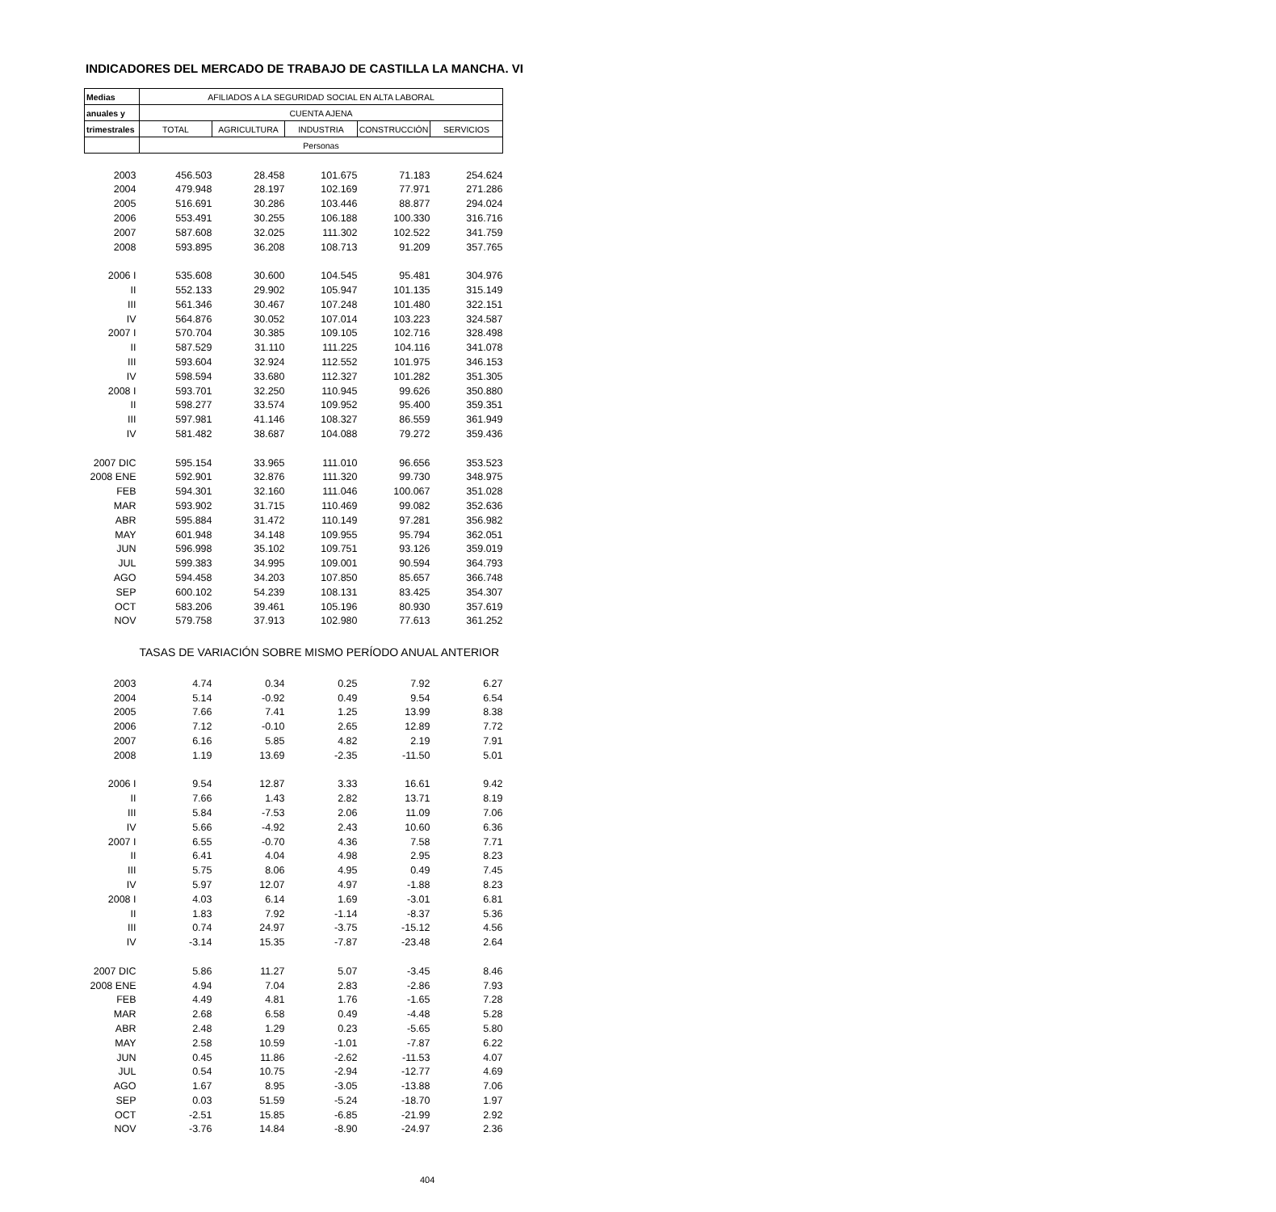INDICADORES DEL MERCADO DE TRABAJO DE CASTILLA LA MANCHA. VI
| Medias | AFILIADOS A LA SEGURIDAD SOCIAL EN ALTA LABORAL | | | | |
| --- | --- | --- | --- | --- | --- |
| anuales y | CUENTA AJENA | | | | |
| trimestrales | TOTAL | AGRICULTURA | INDUSTRIA | CONSTRUCCIÓN | SERVICIOS |
| | Personas | | | | |
| 2003 | 456.503 | 28.458 | 101.675 | 71.183 | 254.624 |
| 2004 | 479.948 | 28.197 | 102.169 | 77.971 | 271.286 |
| 2005 | 516.691 | 30.286 | 103.446 | 88.877 | 294.024 |
| 2006 | 553.491 | 30.255 | 106.188 | 100.330 | 316.716 |
| 2007 | 587.608 | 32.025 | 111.302 | 102.522 | 341.759 |
| 2008 | 593.895 | 36.208 | 108.713 | 91.209 | 357.765 |
| 2006 I | 535.608 | 30.600 | 104.545 | 95.481 | 304.976 |
| II | 552.133 | 29.902 | 105.947 | 101.135 | 315.149 |
| III | 561.346 | 30.467 | 107.248 | 101.480 | 322.151 |
| IV | 564.876 | 30.052 | 107.014 | 103.223 | 324.587 |
| 2007 I | 570.704 | 30.385 | 109.105 | 102.716 | 328.498 |
| II | 587.529 | 31.110 | 111.225 | 104.116 | 341.078 |
| III | 593.604 | 32.924 | 112.552 | 101.975 | 346.153 |
| IV | 598.594 | 33.680 | 112.327 | 101.282 | 351.305 |
| 2008 I | 593.701 | 32.250 | 110.945 | 99.626 | 350.880 |
| II | 598.277 | 33.574 | 109.952 | 95.400 | 359.351 |
| III | 597.981 | 41.146 | 108.327 | 86.559 | 361.949 |
| IV | 581.482 | 38.687 | 104.088 | 79.272 | 359.436 |
| 2007 DIC | 595.154 | 33.965 | 111.010 | 96.656 | 353.523 |
| 2008 ENE | 592.901 | 32.876 | 111.320 | 99.730 | 348.975 |
| FEB | 594.301 | 32.160 | 111.046 | 100.067 | 351.028 |
| MAR | 593.902 | 31.715 | 110.469 | 99.082 | 352.636 |
| ABR | 595.884 | 31.472 | 110.149 | 97.281 | 356.982 |
| MAY | 601.948 | 34.148 | 109.955 | 95.794 | 362.051 |
| JUN | 596.998 | 35.102 | 109.751 | 93.126 | 359.019 |
| JUL | 599.383 | 34.995 | 109.001 | 90.594 | 364.793 |
| AGO | 594.458 | 34.203 | 107.850 | 85.657 | 366.748 |
| SEP | 600.102 | 54.239 | 108.131 | 83.425 | 354.307 |
| OCT | 583.206 | 39.461 | 105.196 | 80.930 | 357.619 |
| NOV | 579.758 | 37.913 | 102.980 | 77.613 | 361.252 |
| | TASAS DE VARIACIÓN SOBRE MISMO PERÍODO ANUAL ANTERIOR | | | | |
| 2003 | 4.74 | 0.34 | 0.25 | 7.92 | 6.27 |
| 2004 | 5.14 | -0.92 | 0.49 | 9.54 | 6.54 |
| 2005 | 7.66 | 7.41 | 1.25 | 13.99 | 8.38 |
| 2006 | 7.12 | -0.10 | 2.65 | 12.89 | 7.72 |
| 2007 | 6.16 | 5.85 | 4.82 | 2.19 | 7.91 |
| 2008 | 1.19 | 13.69 | -2.35 | -11.50 | 5.01 |
| 2006 I | 9.54 | 12.87 | 3.33 | 16.61 | 9.42 |
| II | 7.66 | 1.43 | 2.82 | 13.71 | 8.19 |
| III | 5.84 | -7.53 | 2.06 | 11.09 | 7.06 |
| IV | 5.66 | -4.92 | 2.43 | 10.60 | 6.36 |
| 2007 I | 6.55 | -0.70 | 4.36 | 7.58 | 7.71 |
| II | 6.41 | 4.04 | 4.98 | 2.95 | 8.23 |
| III | 5.75 | 8.06 | 4.95 | 0.49 | 7.45 |
| IV | 5.97 | 12.07 | 4.97 | -1.88 | 8.23 |
| 2008 I | 4.03 | 6.14 | 1.69 | -3.01 | 6.81 |
| II | 1.83 | 7.92 | -1.14 | -8.37 | 5.36 |
| III | 0.74 | 24.97 | -3.75 | -15.12 | 4.56 |
| IV | -3.14 | 15.35 | -7.87 | -23.48 | 2.64 |
| 2007 DIC | 5.86 | 11.27 | 5.07 | -3.45 | 8.46 |
| 2008 ENE | 4.94 | 7.04 | 2.83 | -2.86 | 7.93 |
| FEB | 4.49 | 4.81 | 1.76 | -1.65 | 7.28 |
| MAR | 2.68 | 6.58 | 0.49 | -4.48 | 5.28 |
| ABR | 2.48 | 1.29 | 0.23 | -5.65 | 5.80 |
| MAY | 2.58 | 10.59 | -1.01 | -7.87 | 6.22 |
| JUN | 0.45 | 11.86 | -2.62 | -11.53 | 4.07 |
| JUL | 0.54 | 10.75 | -2.94 | -12.77 | 4.69 |
| AGO | 1.67 | 8.95 | -3.05 | -13.88 | 7.06 |
| SEP | 0.03 | 51.59 | -5.24 | -18.70 | 1.97 |
| OCT | -2.51 | 15.85 | -6.85 | -21.99 | 2.92 |
| NOV | -3.76 | 14.84 | -8.90 | -24.97 | 2.36 |
404